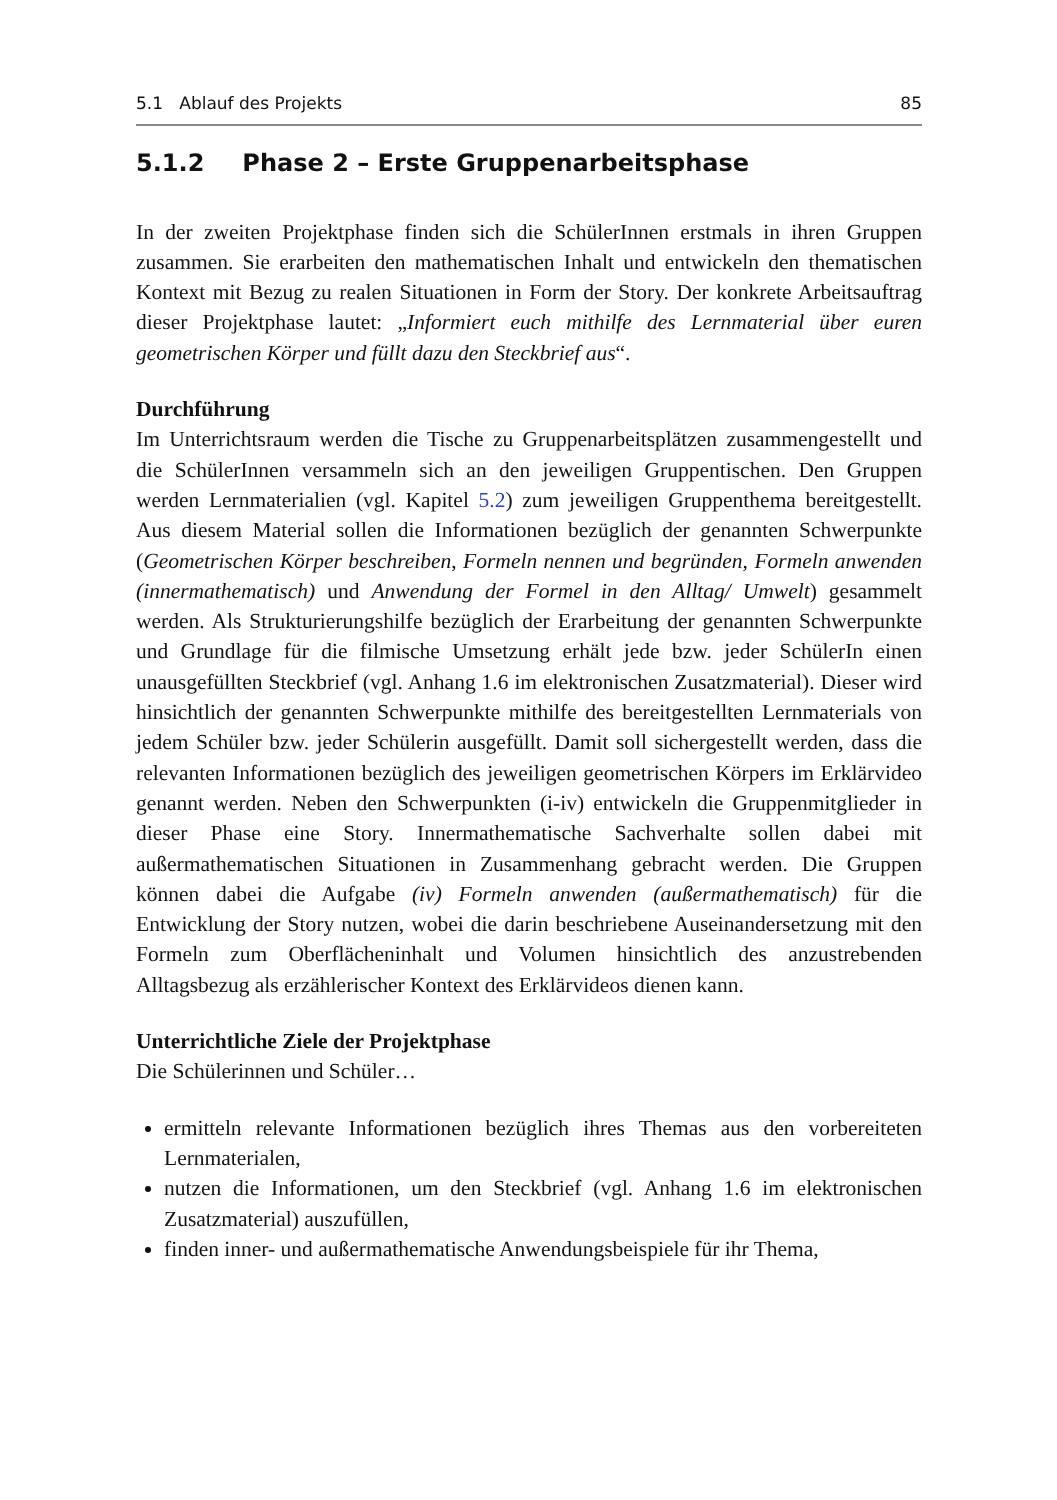5.1 Ablauf des Projekts 85
5.1.2 Phase 2 – Erste Gruppenarbeitsphase
In der zweiten Projektphase finden sich die SchülerInnen erstmals in ihren Gruppen zusammen. Sie erarbeiten den mathematischen Inhalt und entwickeln den thematischen Kontext mit Bezug zu realen Situationen in Form der Story. Der konkrete Arbeitsauftrag dieser Projektphase lautet: „Informiert euch mithilfe des Lernmaterial über euren geometrischen Körper und füllt dazu den Steckbrief aus“.
Durchführung
Im Unterrichtsraum werden die Tische zu Gruppenarbeitsplätzen zusammengestellt und die SchülerInnen versammeln sich an den jeweiligen Gruppentischen. Den Gruppen werden Lernmaterialien (vgl. Kapitel 5.2) zum jeweiligen Gruppenthema bereitgestellt. Aus diesem Material sollen die Informationen bezüglich der genannten Schwerpunkte (Geometrischen Körper beschreiben, Formeln nennen und begründen, Formeln anwenden (innermathematisch) und Anwendung der Formel in den Alltag/ Umwelt) gesammelt werden. Als Strukturierungshilfe bezüglich der Erarbeitung der genannten Schwerpunkte und Grundlage für die filmische Umsetzung erhält jede bzw. jeder SchülerIn einen unausgefüllten Steckbrief (vgl. Anhang 1.6 im elektronischen Zusatzmaterial). Dieser wird hinsichtlich der genannten Schwerpunkte mithilfe des bereitgestellten Lernmaterials von jedem Schüler bzw. jeder Schülerin ausgefüllt. Damit soll sichergestellt werden, dass die relevanten Informationen bezüglich des jeweiligen geometrischen Körpers im Erklärvideo genannt werden. Neben den Schwerpunkten (i-iv) entwickeln die Gruppenmitglieder in dieser Phase eine Story. Innermathematische Sachverhalte sollen dabei mit außermathematischen Situationen in Zusammenhang gebracht werden. Die Gruppen können dabei die Aufgabe (iv) Formeln anwenden (außermathematisch) für die Entwicklung der Story nutzen, wobei die darin beschriebene Auseinandersetzung mit den Formeln zum Oberflächeninhalt und Volumen hinsichtlich des anzustrebenden Alltagsbezug als erzählerischer Kontext des Erklärvideos dienen kann.
Unterrichtliche Ziele der Projektphase
Die Schülerinnen und Schüler…
ermitteln relevante Informationen bezüglich ihres Themas aus den vorbereiteten Lernmaterialen,
nutzen die Informationen, um den Steckbrief (vgl. Anhang 1.6 im elektronischen Zusatzmaterial) auszufüllen,
finden inner- und außermathematische Anwendungsbeispiele für ihr Thema,